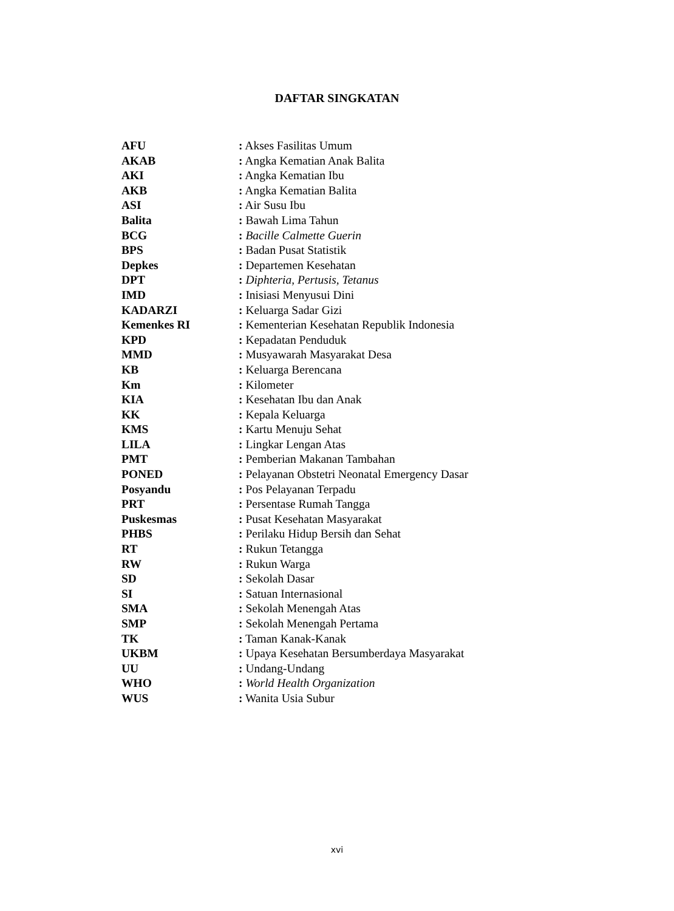DAFTAR SINGKATAN
| AFU | : Akses Fasilitas Umum |
| AKAB | : Angka Kematian Anak Balita |
| AKI | : Angka Kematian Ibu |
| AKB | : Angka Kematian Balita |
| ASI | : Air Susu Ibu |
| Balita | : Bawah Lima Tahun |
| BCG | : Bacille Calmette Guerin |
| BPS | : Badan Pusat Statistik |
| Depkes | : Departemen Kesehatan |
| DPT | : Diphteria, Pertusis, Tetanus |
| IMD | : Inisiasi Menyusui Dini |
| KADARZI | : Keluarga Sadar Gizi |
| Kemenkes RI | : Kementerian Kesehatan Republik Indonesia |
| KPD | : Kepadatan Penduduk |
| MMD | : Musyawarah Masyarakat Desa |
| KB | : Keluarga Berencana |
| Km | : Kilometer |
| KIA | : Kesehatan Ibu dan Anak |
| KK | : Kepala Keluarga |
| KMS | : Kartu Menuju Sehat |
| LILA | : Lingkar Lengan Atas |
| PMT | : Pemberian Makanan Tambahan |
| PONED | : Pelayanan Obstetri Neonatal Emergency Dasar |
| Posyandu | : Pos Pelayanan Terpadu |
| PRT | : Persentase Rumah Tangga |
| Puskesmas | : Pusat Kesehatan Masyarakat |
| PHBS | : Perilaku Hidup Bersih dan Sehat |
| RT | : Rukun Tetangga |
| RW | : Rukun Warga |
| SD | : Sekolah Dasar |
| SI | : Satuan Internasional |
| SMA | : Sekolah Menengah Atas |
| SMP | : Sekolah Menengah Pertama |
| TK | : Taman Kanak-Kanak |
| UKBM | : Upaya Kesehatan Bersumberdaya Masyarakat |
| UU | : Undang-Undang |
| WHO | : World Health Organization |
| WUS | : Wanita Usia Subur |
xvi